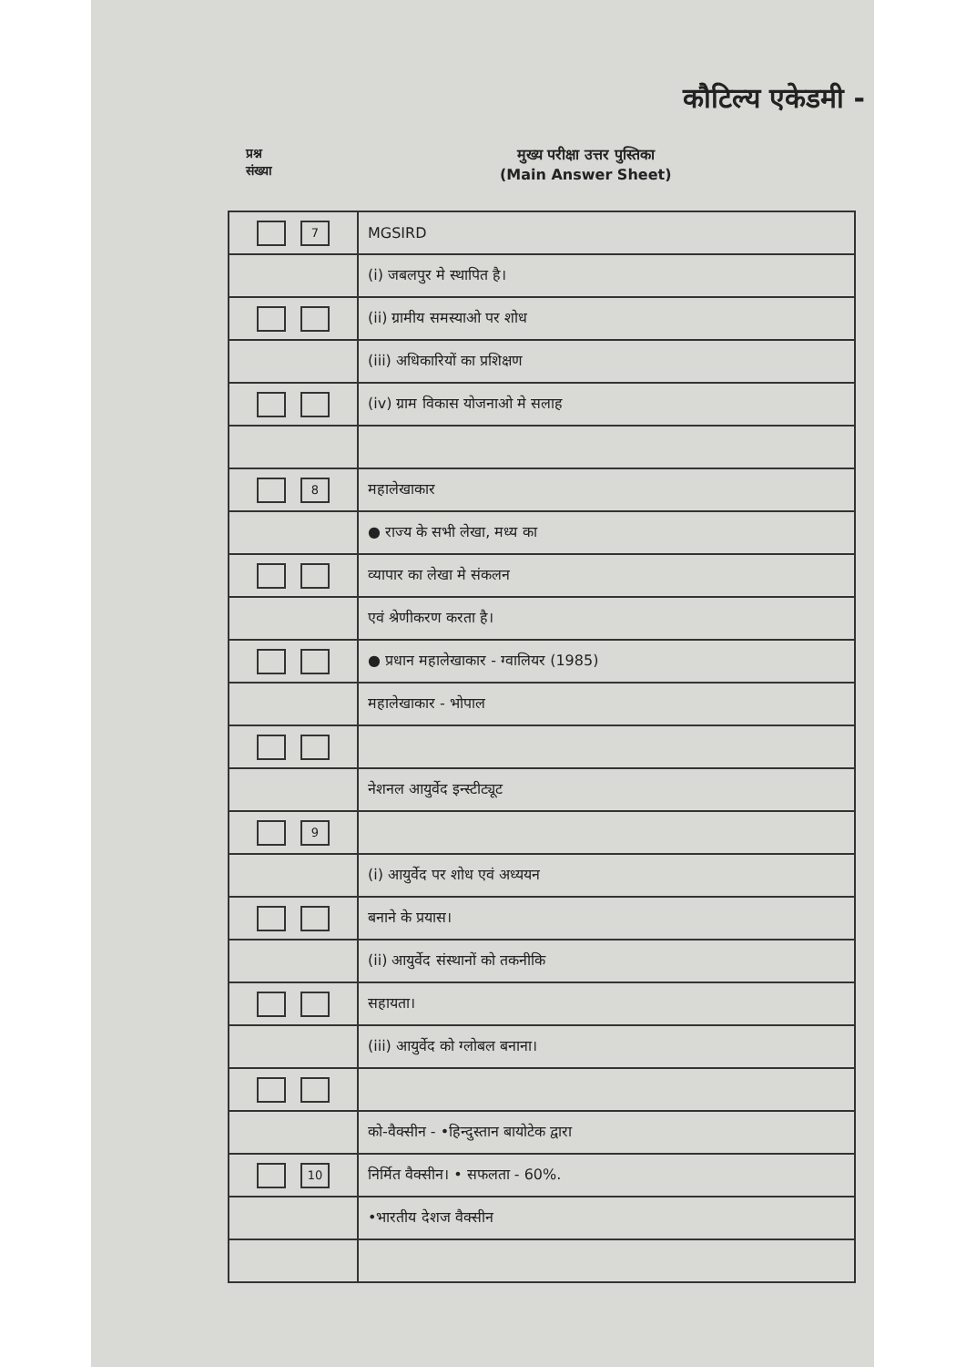कौटिल्य एकेडमी -
प्रश्न
संख्या
मुख्य परीक्षा उत्तर पुस्तिका
(Main Answer Sheet)
| 7 | MGSIRD |
| | (i) जबलपुर मे स्थापित है। |
| | (ii) ग्रामीय समस्याओ पर शोध |
| | (iii) अधिकारियों का प्रशिक्षण |
| | (iv) ग्राम विकास योजनाओ मे सलाह |
| 8 | महालेखाकार |
| | ● राज्य के सभी लेखा, मध्य का |
| | व्यापार का लेखा मे संकलन |
| | एवं श्रेणीकरण करता है। |
| | ● प्रधान महालेखाकार - ग्वालियर (1985) |
| | महालेखाकार - भोपाल |
| | नेशनल आयुर्वेद इन्स्टीट्यूट |
| 9 | |
| | (i) आयुर्वेद पर शोध एवं अध्ययन |
| | बनाने के प्रयास। |
| | (ii) आयुर्वेद संस्थानों को तकनीकि |
| | सहायता। |
| | (iii) आयुर्वेद को ग्लोबल बनाना। |
| | को-वैक्सीन - •हिन्दुस्तान बायोटेक द्वारा |
| 10 | निर्मित वैक्सीन। • सफलता - 60%. |
| | •भारतीय देशज वैक्सीन |